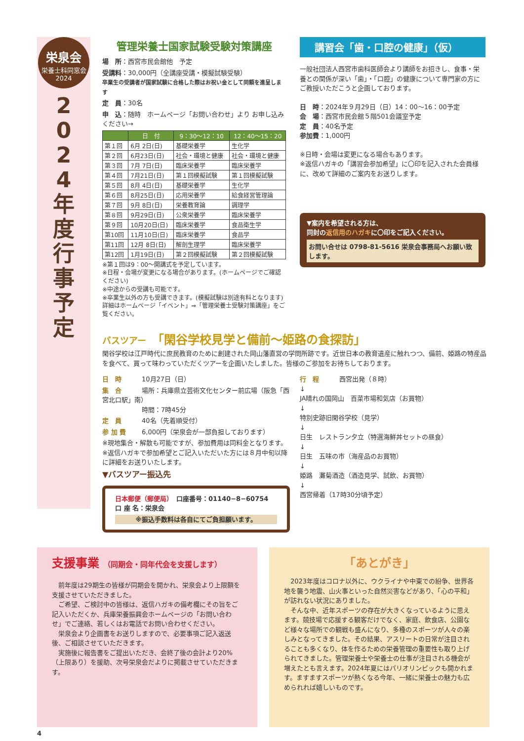栄泉会
栄養士科同窓会
2024
2
0
2
4
年
度
行
事
予
定
管理栄養士国家試験受験対策講座
場　所：西宮市民会館他　予定
受講料：30,000円（全講座受講・模擬試験受験）
卒業生の受講者が国家試験に合格した際はお祝い金として同額を進呈します
定　員：30名
申　込：随時　ホームページ「お問い合わせ」より お申し込みください→
| | 日 付 | 9：30～12：10 | 12：40～15：20 |
| --- | --- | --- | --- |
| 第１回 | 6月 2日(日) | 基礎栄養学 | 生化学 |
| 第２回 | 6月23日(日) | 社会・環境と健康 | 社会・環境と健康 |
| 第３回 | 7月 7日(日) | 臨床栄養学 | 臨床栄養学 |
| 第４回 | 7月21日(日) | 第１回模擬試験 | 第１回模擬試験 |
| 第５回 | 8月 4日(日) | 基礎栄養学 | 生化学 |
| 第６回 | 8月25日(日) | 応用栄養学 | 給食経営管理論 |
| 第７回 | 9月 8日(日) | 栄養教育論 | 調理学 |
| 第８回 | 9月29日(日) | 公衆栄養学 | 臨床栄養学 |
| 第９回 | 10月20日(日) | 臨床栄養学 | 食品衛生学 |
| 第10回 | 11月10日(日) | 臨床栄養学 | 食品学 |
| 第11回 | 12月 8日(日) | 解剖生理学 | 臨床栄養学 |
| 第12回 | 1月19日(日) | 第２回模擬試験 | 第２回模擬試験 |
※第１回は9：00～開講式を予定しています。
※日程・会場が変更になる場合があります。(ホームページでご確認ください)
※中途からの受講も可能です。
※卒業生以外の方も受講できます。(模擬試験は別途有料となります)
詳細はホームページ「イベント」⇒「管理栄養士受験対策講座」をご覧ください。
講習会「歯・口腔の健康」（仮）
一般社団法人西宮市歯科医師会より講師をお招きし、食事・栄養との関係が深い「歯」・「口腔」の健康について専門家の方にご教授いただこうと企画しております。
日　時：2024年９月29日（日）14：00～16：00予定
会　場：西宮市民会館５階501会議室予定
定　員：40名予定
参加費：1,000円
※日時・会場は変更になる場合もあります。
※返信ハガキの「講習会参加希望」に〇印を記入された会員様に、改めて詳細のご案内をお送りします。
▼案内を希望される方は、
同封の返信用のハガキに〇印をご記入ください。
お問い合せは 0798-81-5616 栄泉会事務局へお願い致します。
バスツアー　「閑谷学校見学と備前～姫路の食探訪」
閑谷学校は江戸時代に庶民教育のために創建された岡山藩直営の学問所跡です。近世日本の教育遺産に触れつつ、備前、姫路の特産品を食べて、買って味わっていただくツアーを企画いたしました。皆様のご参加をお待ちしております。
日　時 10月27日（日）
集　合 場所：兵庫県立芸術文化センター前広場（阪急「西宮北口駅」南）
時間：7時45分
定　員 40名（先着順受付）
参 加 費 6,000円（栄泉会が一部負担しております）
※現地集合・解散も可能ですが、参加費用は同料金となります。
※返信ハガキで参加希望とご記入いただいた方には８月中旬以降に詳細をお送りいたします。
▼バスツアー振込先
日本郵便（郵便局）　口座番号：01140−8−60754
口 座 名：栄泉会
※振込手数料は各自にてご負担願います。
行　程 西宮出発（８時）
↓
JA晴れの国岡山　百菜市場和気店（お買物）
↓
特別史跡旧閑谷学校（見学）
↓
日生　レストラン夕立（特選海鮮丼セットの昼食）
↓
日生　五味の市（海産品のお買物）
↓
姫路　灘菊酒造（酒造見学、試飲、お買物）
↓
西宮帰着（17時30分頃予定）
支援事業 （同期会・同年代会を支援します）
　前年度は29期生の皆様が同期会を開かれ、栄泉会より上限額を支援させていただきました。
　ご希望、ご検討中の皆様は、返信ハガキの備考欄にその旨をご記入いただくか、兵庫栄養振興会ホームページの「お問い合わせ」でご連絡、若しくはお電話でお問い合わせください。
　栄泉会より企画書をお送りしますので、必要事項ご記入返送後、ご相談させていただきます。
　実施後に報告書をご提出いただき、会終了後の会計より20%（上限あり）を援助、次号栄泉会だよりに掲載させていただきます。
「あとがき」
　2023年度はコロナ以外に、ウクライナや中東での紛争、世界各地を襲う地震、山火事といった自然災害などがあり、「心の平和」が訪れない状況にありました。
　そんな中、近年スポーツの存在が大きくなっているように思えます。競技場で応援する観客だけでなく、家庭、飲食店、公園など様々な場所での観戦も盛んになり、多種のスポーツが人々の楽しみとなってきました。その結果、アスリートの日常が注目されることも多くなり、体を作るための栄養管理の重要性も取り上げられてきました。管理栄養士や栄養士の仕事が注目される機会が増えたとも言えます。2024年夏にはパリオリンピックも開かれます。ますますスポーツが熱くなる今年、一緒に栄養士の魅力も広められれば嬉しいものです。
4